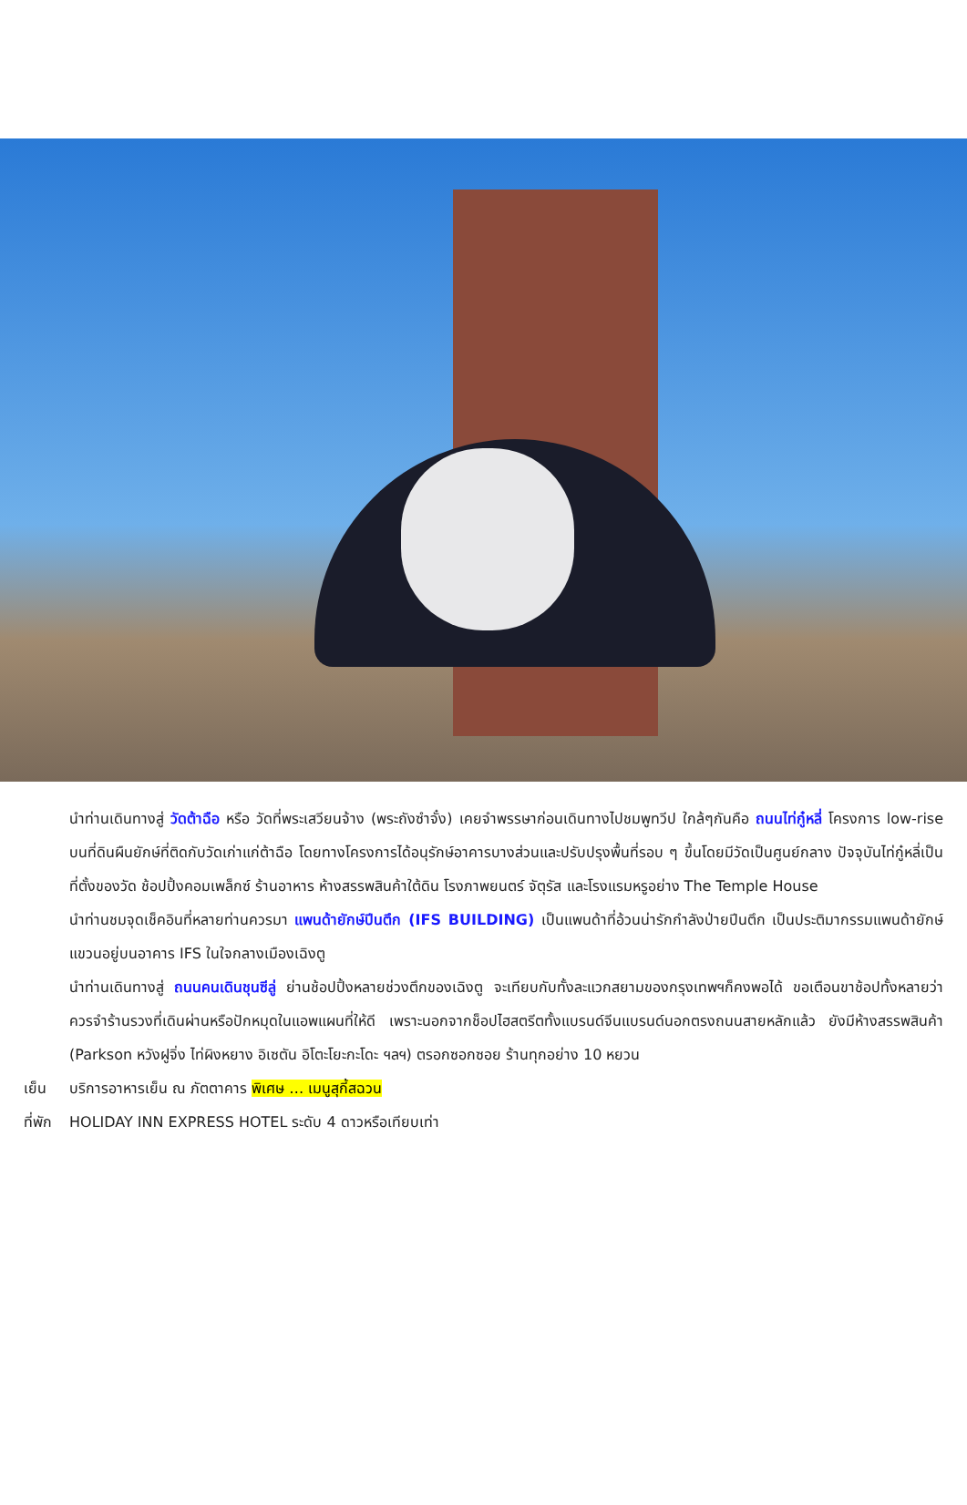นำท่านเดินทางสู่ วัดต้าฉือ หรือ วัดที่พระเสวียนจ้าง (พระถังซำจั๋ง) เคยจำพรรษาก่อนเดินทางไปชมพูทวีป ใกล้ๆกันคือ ถนนไท่กู๋หลี่ โครงการ low-rise บนที่ดินผืนยักษ์ที่ติดกับวัดเก่าแก่ต้าฉือ โดยทางโครงการได้อนุรักษ์อาคารบางส่วนและปรับปรุงพื้นที่รอบ ๆ ขึ้นโดยมีวัดเป็นศูนย์กลาง ปัจจุบันไท่กู๋หลี่เป็นที่ตั้งของวัด ช้อปปิ้งคอมเพล็กซ์ ร้านอาหาร ห้างสรรพสินค้าใต้ดิน โรงภาพยนตร์ จัตุรัส และโรงแรมหรูอย่าง The Temple House
นำท่านชมจุดเช็คอินที่หลายท่านควรมา แพนด้ายักษ์ปีนตึก (IFS BUILDING) เป็นแพนด้าที่อ้วนน่ารักกำลังป่ายปีนตึก เป็นประติมากรรมแพนด้ายักษ์แขวนอยู่บนอาคาร IFS ในใจกลางเมืองเฉิงตู
นำท่านเดินทางสู่ ถนนคนเดินชุนซีลู่ ย่านช้อปปิ้งหลายช่วงตึกของเฉิงตู จะเทียบกับทั้งละแวกสยามของกรุงเทพฯก็คงพอได้ ขอเตือนขาช้อปทั้งหลายว่า ควรจำร้านรวงที่เดินผ่านหรือปักหมุดในแอพแผนที่ให้ดี เพราะนอกจากช็อปไฮสตรีตทั้งแบรนด์จีนแบรนด์นอกตรงถนนสายหลักแล้ว ยังมีห้างสรรพสินค้า (Parkson หวังฝูจิ่ง ไท่ผิงหยาง อิเซตัน อิโตะโยะกะโดะ ฯลฯ) ตรอกซอกซอย ร้านทุกอย่าง 10 หยวน
เย็น บริการอาหารเย็น ณ ภัตตาคาร พิเศษ … เมนูสุกี้สฉวน
ที่พัก HOLIDAY INN EXPRESS HOTEL ระดับ 4 ดาวหรือเทียบเท่า